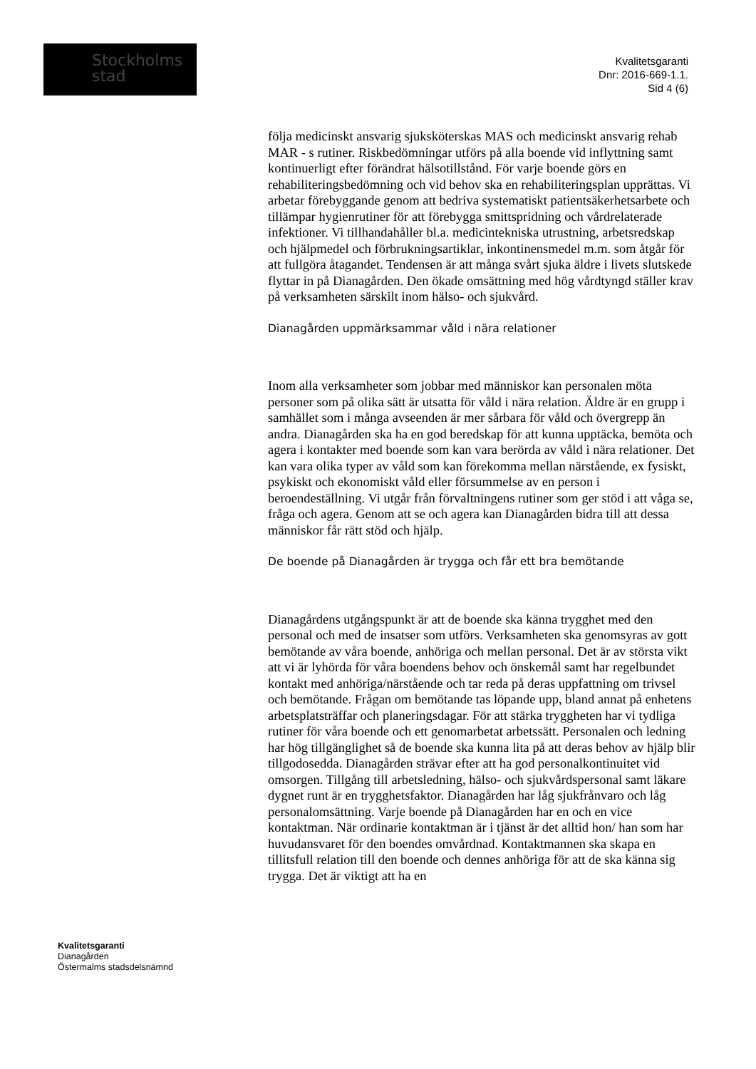Stockholms
stad
Kvalitetsgaranti
Dnr: 2016-669-1.1.
Sid 4 (6)
följa medicinskt ansvarig sjuksköterskas MAS och medicinskt ansvarig rehab MAR - s rutiner. Riskbedömningar utförs på alla boende vid inflyttning samt kontinuerligt efter förändrat hälsotillstånd. För varje boende görs en rehabiliteringsbedömning och vid behov ska en rehabiliteringsplan upprättas. Vi arbetar förebyggande genom att bedriva systematiskt patientsäkerhetsarbete och tillämpar hygienrutiner för att förebygga smittspridning och vårdrelaterade infektioner. Vi tillhandahåller bl.a. medicintekniska utrustning, arbetsredskap och hjälpmedel och förbrukningsartiklar, inkontinensmedel m.m. som åtgår för att fullgöra åtagandet. Tendensen är att många svårt sjuka äldre i livets slutskede flyttar in på Dianagården. Den ökade omsättning med hög vårdtyngd ställer krav på verksamheten särskilt inom hälso- och sjukvård.
Dianagården uppmärksammar våld i nära relationer
Inom alla verksamheter som jobbar med människor kan personalen möta personer som på olika sätt är utsatta för våld i nära relation. Äldre är en grupp i samhället som i många avseenden är mer sårbara för våld och övergrepp än andra. Dianagården ska ha en god beredskap för att kunna upptäcka, bemöta och agera i kontakter med boende som kan vara berörda av våld i nära relationer. Det kan vara olika typer av våld som kan förekomma mellan närstående, ex fysiskt, psykiskt och ekonomiskt våld eller försummelse av en person i beroendeställning. Vi utgår från förvaltningens rutiner som ger stöd i att våga se, fråga och agera. Genom att se och agera kan Dianagården bidra till att dessa människor får rätt stöd och hjälp.
De boende på Dianagården är trygga och får ett bra bemötande
Dianagårdens utgångspunkt är att de boende ska känna trygghet med den personal och med de insatser som utförs. Verksamheten ska genomsyras av gott bemötande av våra boende, anhöriga och mellan personal. Det är av största vikt att vi är lyhörda för våra boendens behov och önskemål samt har regelbundet kontakt med anhöriga/närstående och tar reda på deras uppfattning om trivsel och bemötande. Frågan om bemötande tas löpande upp, bland annat på enhetens arbetsplatsträffar och planeringsdagar. För att stärka tryggheten har vi tydliga rutiner för våra boende och ett genomarbetat arbetssätt. Personalen och ledning har hög tillgänglighet så de boende ska kunna lita på att deras behov av hjälp blir tillgodosedda. Dianagården strävar efter att ha god personalkontinuitet vid omsorgen. Tillgång till arbetsledning, hälso- och sjukvårdspersonal samt läkare dygnet runt är en trygghetsfaktor. Dianagården har låg sjukfrånvaro och låg personalomsättning. Varje boende på Dianagården har en och en vice kontaktman. När ordinarie kontaktman är i tjänst är det alltid hon/ han som har huvudansvaret för den boendes omvårdnad. Kontaktmannen ska skapa en tillitsfull relation till den boende och dennes anhöriga för att de ska känna sig trygga. Det är viktigt att ha en
Kvalitetsgaranti
Dianagården
Östermalms stadsdelsnämnd